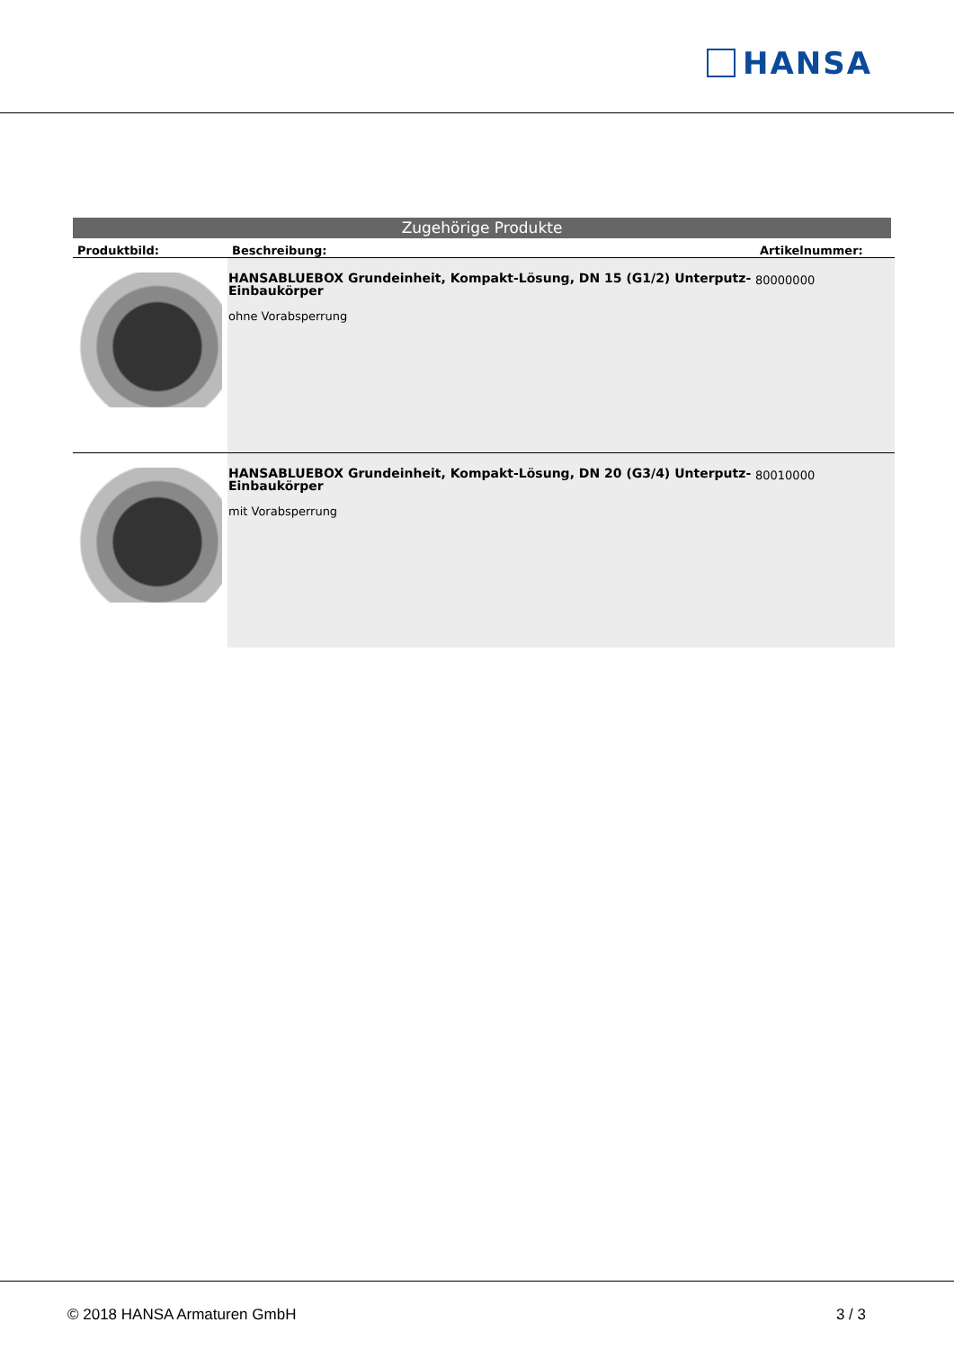HANSA
Zugehörige Produkte
| Produktbild: | Beschreibung: | Artikelnummer: |
| --- | --- | --- |
| | HANSABLUEBOX Grundeinheit, Kompakt-Lösung, DN 15 (G1/2) Unterputz-Einbaukörper ohne Vorabsperrung | 80000000 |
| | HANSABLUEBOX Grundeinheit, Kompakt-Lösung, DN 20 (G3/4) Unterputz-Einbaukörper mit Vorabsperrung | 80010000 |
© 2018 HANSA Armaturen GmbH 3 / 3